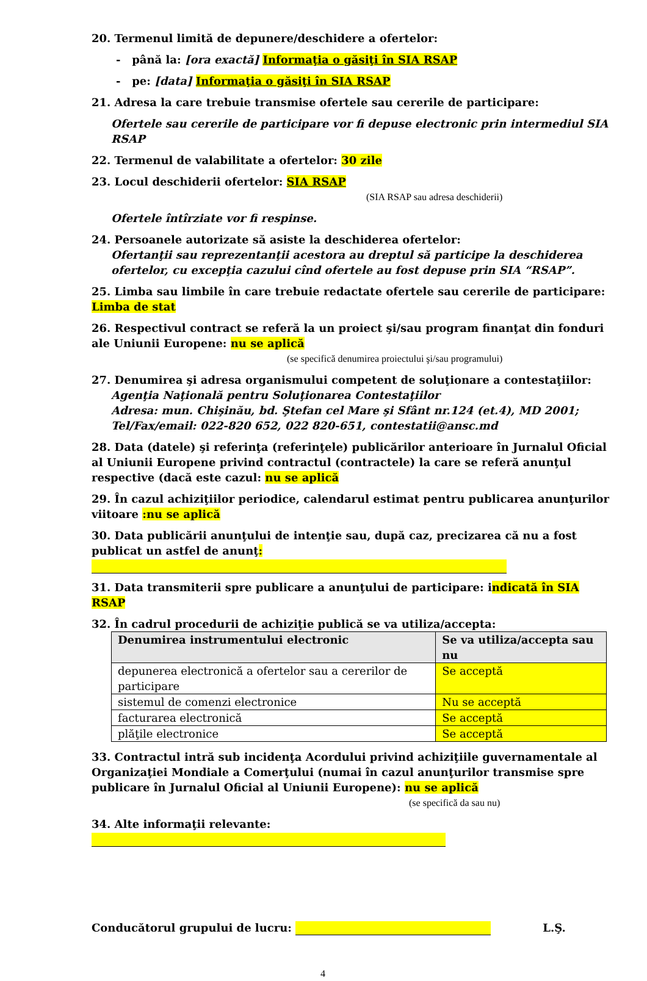20. Termenul limită de depunere/deschidere a ofertelor:
- până la: [ora exactă] Informaţia o găsiţi în SIA RSAP
- pe: [data] Informaţia o găsiţi în SIA RSAP
21. Adresa la care trebuie transmise ofertele sau cererile de participare:
Ofertele sau cererile de participare vor fi depuse electronic prin intermediul SIA RSAP
22. Termenul de valabilitate a ofertelor: 30 zile
23. Locul deschiderii ofertelor: SIA RSAP
(SIA RSAP sau adresa deschiderii)
Ofertele întîrziate vor fi respinse.
24. Persoanele autorizate să asiste la deschiderea ofertelor:
Ofertanţii sau reprezentanţii acestora au dreptul să participe la deschiderea ofertelor, cu excepţia cazului cînd ofertele au fost depuse prin SIA “RSAP”.
25. Limba sau limbile în care trebuie redactate ofertele sau cererile de participare: Limba de stat
26. Respectivul contract se referă la un proiect şi/sau program finanţat din fonduri ale Uniunii Europene: nu se aplică
(se specifică denumirea proiectului şi/sau programului)
27. Denumirea şi adresa organismului competent de soluţionare a contestaţiilor:
Agenţia Naţională pentru Soluţionarea Contestaţiilor
Adresa: mun. Chişinău, bd. Ştefan cel Mare şi Sfânt nr.124 (et.4), MD 2001;
Tel/Fax/email: 022-820 652, 022 820-651, contestatii@ansc.md
28. Data (datele) şi referinţa (referinţele) publicărilor anterioare în Jurnalul Oficial al Uniunii Europene privind contractul (contractele) la care se referă anunţul respective (dacă este cazul: nu se aplică
29. În cazul achiziţiilor periodice, calendarul estimat pentru publicarea anunţurilor viitoare :nu se aplică
30. Data publicării anunţului de intenţie sau, după caz, precizarea că nu a fost publicat un astfel de anunţ:
31. Data transmiterii spre publicare a anunţului de participare: indicată în SIA RSAP
32. În cadrul procedurii de achiziţie publică se va utiliza/accepta:
| Denumirea instrumentului electronic | Se va utiliza/accepta sau nu |
| --- | --- |
| depunerea electronică a ofertelor sau a cererilor de participare | Se acceptă |
| sistemul de comenzi electronice | Nu se acceptă |
| facturarea electronică | Se acceptă |
| plăţile electronice | Se acceptă |
33. Contractul intră sub incidenţa Acordului privind achiziţiile guvernamentale al Organizaţiei Mondiale a Comerţului (numai în cazul anunţurilor transmise spre publicare în Jurnalul Oficial al Uniunii Europene): nu se aplică
(se specifică da sau nu)
34. Alte informaţii relevante:
Conducătorul grupului de lucru: L.Ş.
4